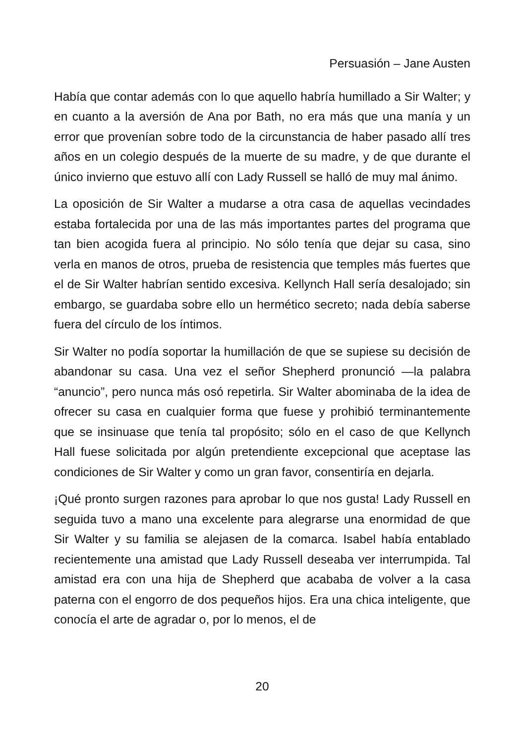Persuasión – Jane Austen
Había que contar además con lo que aquello habría humillado a Sir Walter; y en cuanto a la aversión de Ana por Bath, no era más que una manía y un error que provenían sobre todo de la circunstancia de haber pasado allí tres años en un colegio después de la muerte de su madre, y de que durante el único invierno que estuvo allí con Lady Russell se halló de muy mal ánimo.
La oposición de Sir Walter a mudarse a otra casa de aquellas vecindades estaba fortalecida por una de las más importantes partes del programa que tan bien acogida fuera al principio. No sólo tenía que dejar su casa, sino verla en manos de otros, prueba de resistencia que temples más fuertes que el de Sir Walter habrían sentido excesiva. Kellynch Hall sería desalojado; sin embargo, se guardaba sobre ello un hermético secreto; nada debía saberse fuera del círculo de los íntimos.
Sir Walter no podía soportar la humillación de que se supiese su decisión de abandonar su casa. Una vez el señor Shepherd pronunció —la palabra “anuncio”, pero nunca más osó repetirla. Sir Walter abominaba de la idea de ofrecer su casa en cualquier forma que fuese y prohibió terminantemente que se insinuase que tenía tal propósito; sólo en el caso de que Kellynch Hall fuese solicitada por algún pretendiente excepcional que aceptase las condiciones de Sir Walter y como un gran favor, consentiría en dejarla.
¡Qué pronto surgen razones para aprobar lo que nos gusta! Lady Russell en seguida tuvo a mano una excelente para alegrarse una enormidad de que Sir Walter y su familia se alejasen de la comarca. Isabel había entablado recientemente una amistad que Lady Russell deseaba ver interrumpida. Tal amistad era con una hija de Shepherd que acababa de volver a la casa paterna con el engorro de dos pequeños hijos. Era una chica inteligente, que conocía el arte de agradar o, por lo menos, el de
20